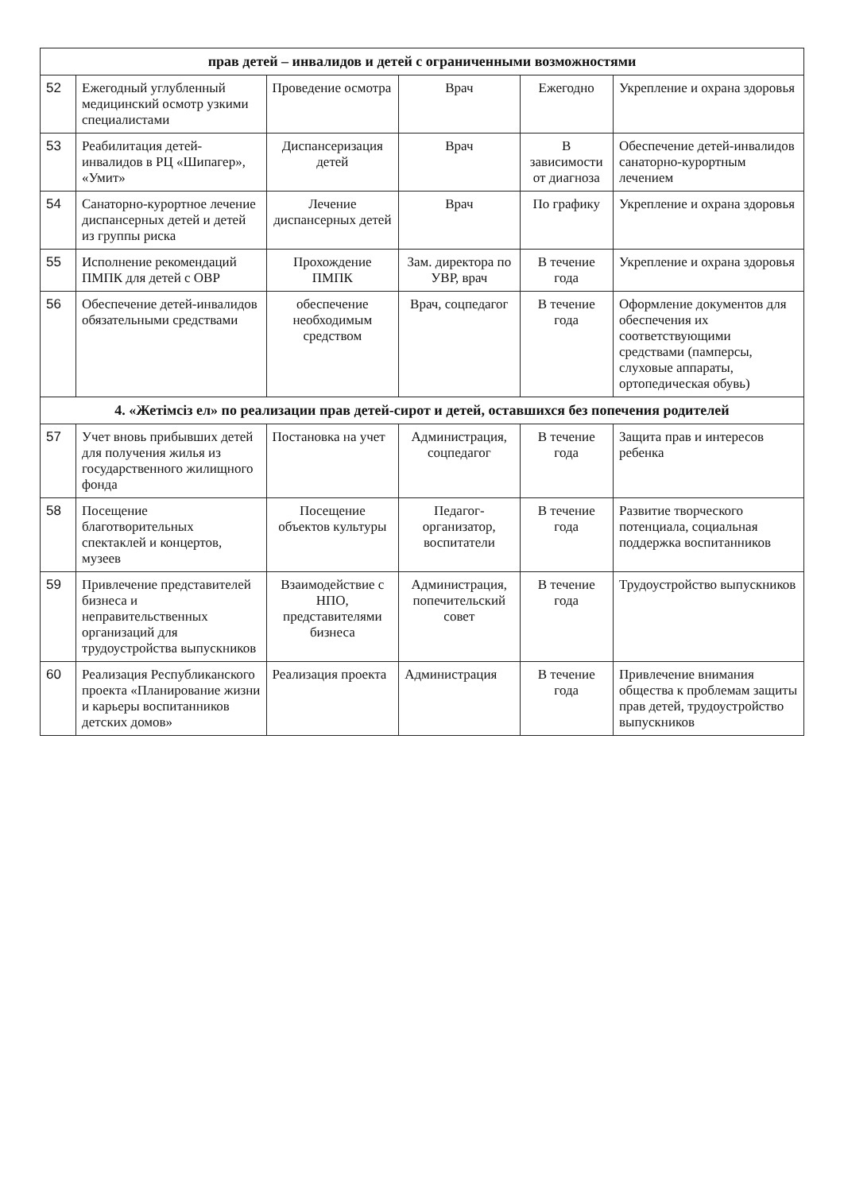| прав детей – инвалидов и детей с ограниченными возможностями | | | | | |
| --- | --- | --- | --- | --- | --- |
| 52 | Ежегодный углубленный медицинский осмотр узкими специалистами | Проведение осмотра | Врач | Ежегодно | Укрепление и охрана здоровья |
| 53 | Реабилитация детей-инвалидов в РЦ «Шипагер», «Умит» | Диспансеризация детей | Врач | В зависимости от диагноза | Обеспечение детей-инвалидов санаторно-курортным лечением |
| 54 | Санаторно-курортное лечение диспансерных детей и детей из группы риска | Лечение диспансерных детей | Врач | По графику | Укрепление и охрана здоровья |
| 55 | Исполнение рекомендаций ПМПК для детей с ОВР | Прохождение ПМПК | Зам. директора по УВР, врач | В течение года | Укрепление и охрана здоровья |
| 56 | Обеспечение детей-инвалидов обязательными средствами | обеспечение необходимым средством | Врач, соцпедагог | В течение года | Оформление документов для обеспечения их соответствующими средствами (памперсы, слуховые аппараты, ортопедическая обувь) |
| 4. «Жетімсіз ел» по реализации прав детей-сирот и детей, оставшихся без попечения родителей | | | | | |
| 57 | Учет вновь прибывших детей для получения жилья из государственного жилищного фонда | Постановка на учет | Администрация, соцпедагог | В течение года | Защита прав и интересов ребенка |
| 58 | Посещение благотворительных спектаклей и концертов, музеев | Посещение объектов культуры | Педагог-организатор, воспитатели | В течение года | Развитие творческого потенциала, социальная поддержка воспитанников |
| 59 | Привлечение представителей бизнеса и неправительственных организаций для трудоустройства выпускников | Взаимодействие с НПО, представителями бизнеса | Администрация, попечительский совет | В течение года | Трудоустройство выпускников |
| 60 | Реализация Республиканского проекта «Планирование жизни и карьеры воспитанников детских домов» | Реализация проекта | Администрация | В течение года | Привлечение внимания общества к проблемам защиты прав детей, трудоустройство выпускников |